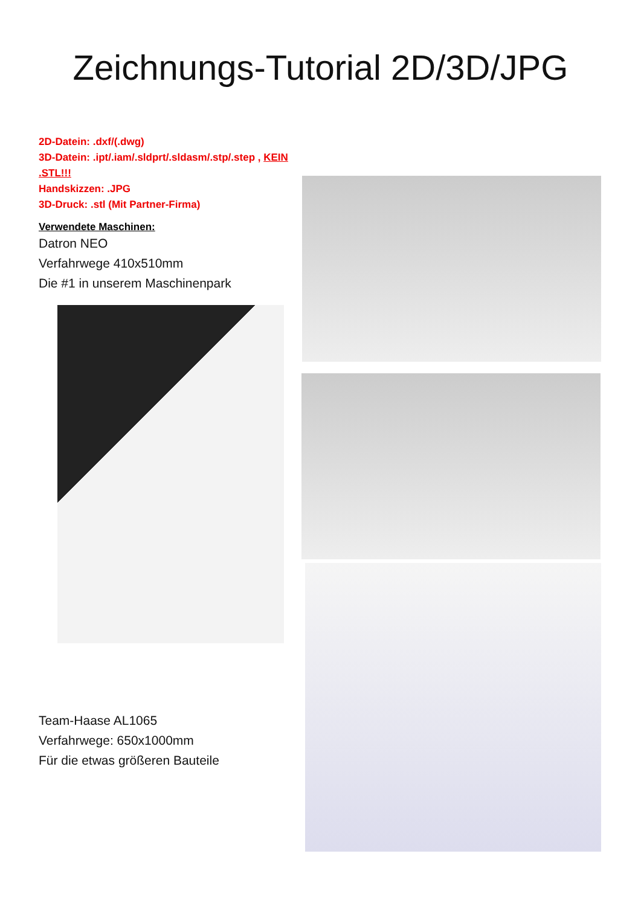Zeichnungs-Tutorial 2D/3D/JPG
2D-Datein: .dxf/(.dwg)
3D-Datein: .ipt/.iam/.sldprt/.sldasm/.stp/.step , KEIN .STL!!!
Handskizzen: .JPG
3D-Druck: .stl (Mit Partner-Firma)
Verwendete Maschinen:
Datron NEO
Verfahrwege 410x510mm
Die #1 in unserem Maschinenpark
Team-Haase AL1065
Verfahrwege: 650x1000mm
Für die etwas größeren Bauteile